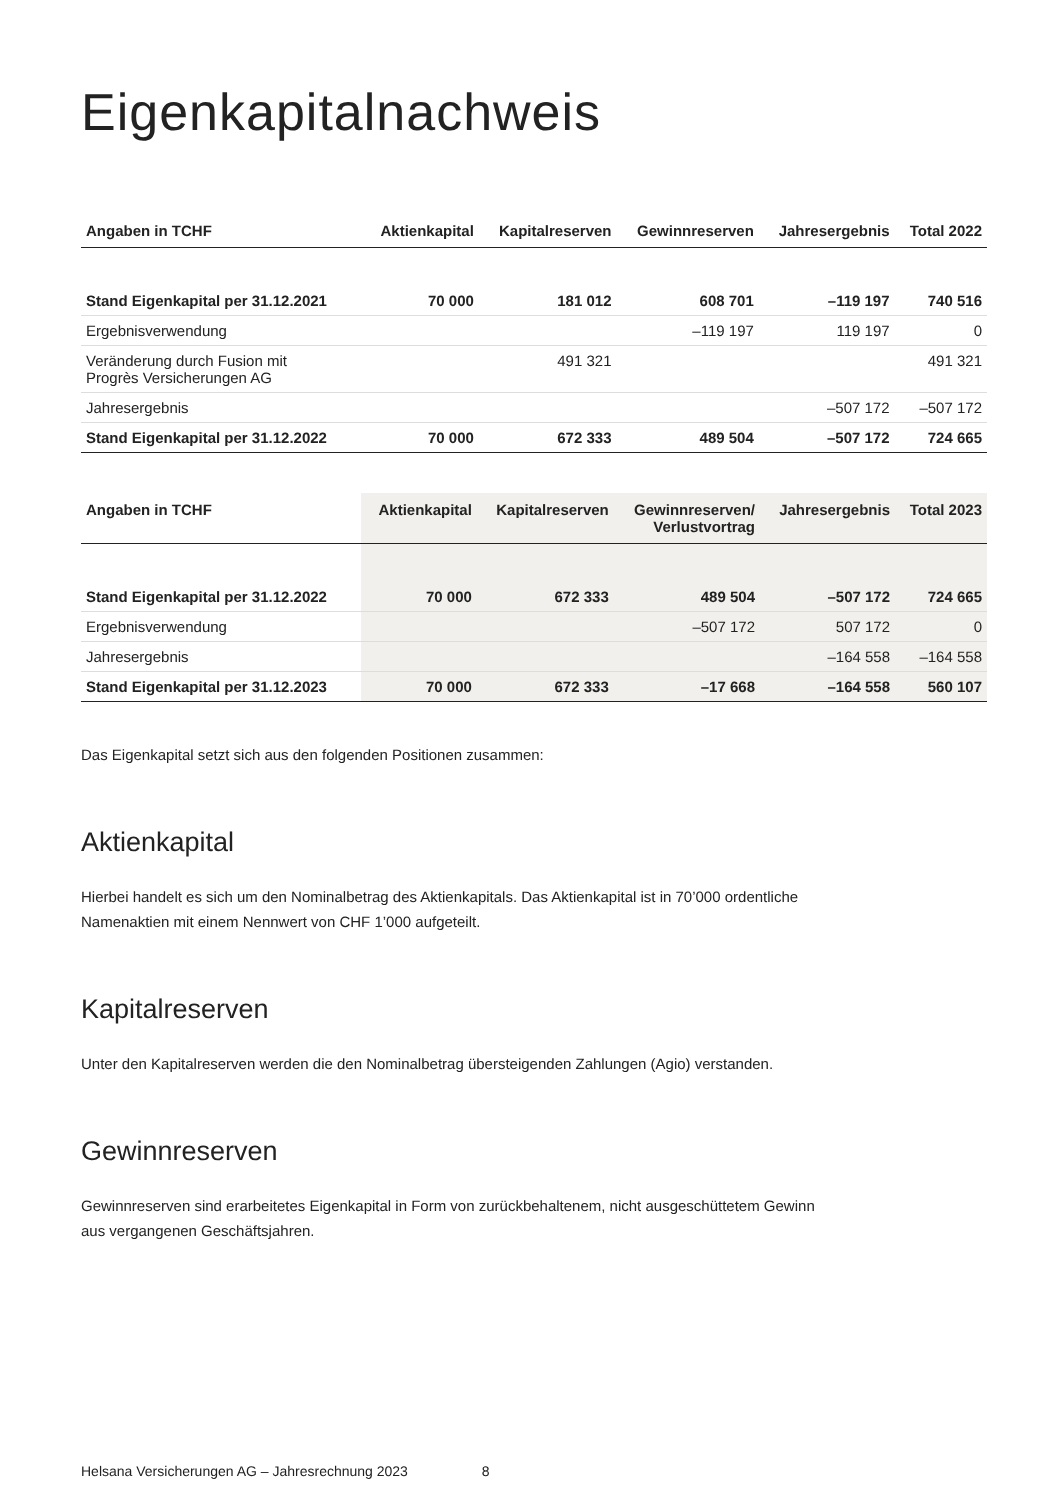Eigenkapitalnachweis
| Angaben in TCHF | Aktienkapital | Kapitalreserven | Gewinnreserven | Jahresergebnis | Total 2022 |
| --- | --- | --- | --- | --- | --- |
| Stand Eigenkapital per 31.12.2021 | 70 000 | 181 012 | 608 701 | –119 197 | 740 516 |
| Ergebnisverwendung | | | –119 197 | 119 197 | 0 |
| Veränderung durch Fusion mit Progrès Versicherungen AG | | 491 321 | | | 491 321 |
| Jahresergebnis | | | | –507 172 | –507 172 |
| Stand Eigenkapital per 31.12.2022 | 70 000 | 672 333 | 489 504 | –507 172 | 724 665 |
| Angaben in TCHF | Aktienkapital | Kapitalreserven | Gewinnreserven/ Verlustvortrag | Jahresergebnis | Total 2023 |
| --- | --- | --- | --- | --- | --- |
| Stand Eigenkapital per 31.12.2022 | 70 000 | 672 333 | 489 504 | –507 172 | 724 665 |
| Ergebnisverwendung | | | –507 172 | 507 172 | 0 |
| Jahresergebnis | | | | –164 558 | –164 558 |
| Stand Eigenkapital per 31.12.2023 | 70 000 | 672 333 | –17 668 | –164 558 | 560 107 |
Das Eigenkapital setzt sich aus den folgenden Positionen zusammen:
Aktienkapital
Hierbei handelt es sich um den Nominalbetrag des Aktienkapitals. Das Aktienkapital ist in 70’000 ordentliche Namenaktien mit einem Nennwert von CHF 1’000 aufgeteilt.
Kapitalreserven
Unter den Kapitalreserven werden die den Nominalbetrag übersteigenden Zahlungen (Agio) verstanden.
Gewinnreserven
Gewinnreserven sind erarbeitetes Eigenkapital in Form von zurückbehaltenem, nicht ausgeschüttetem Gewinn aus vergangenen Geschäftsjahren.
Helsana Versicherungen AG – Jahresrechnung 2023 8